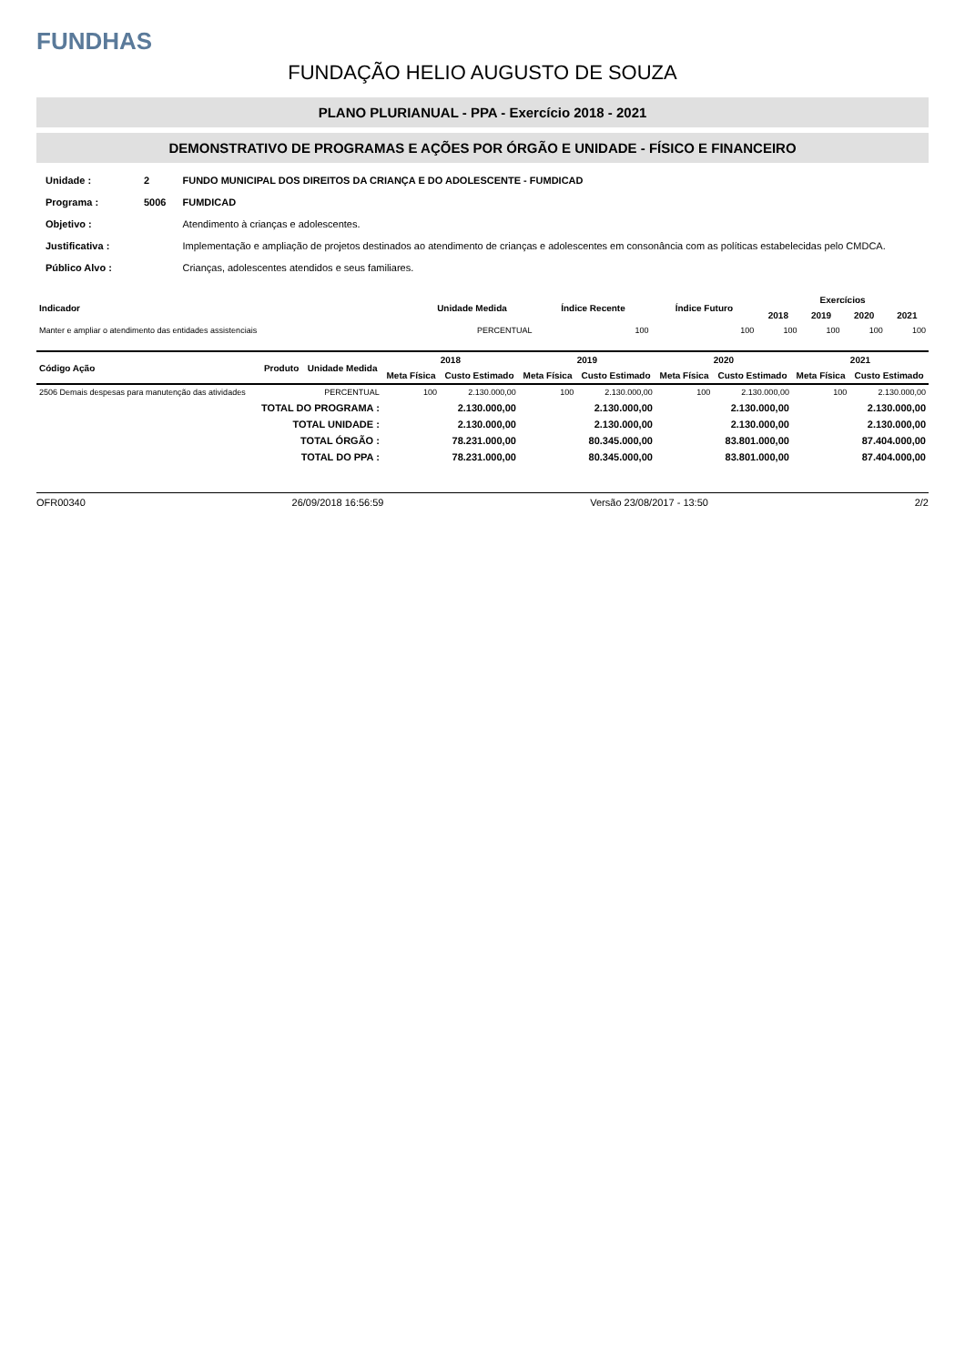FUNDHAS
FUNDAÇÃO HELIO AUGUSTO DE SOUZA
PLANO PLURIANUAL - PPA - Exercício 2018 - 2021
DEMONSTRATIVO DE PROGRAMAS E AÇÕES POR ÓRGÃO E UNIDADE - FÍSICO E FINANCEIRO
| Unidade : | 2 | FUNDO MUNICIPAL DOS DIREITOS DA CRIANÇA E DO ADOLESCENTE - FUMDICAD |
| Programa : | 5006 | FUMDICAD |
| Objetivo : | | Atendimento à crianças e adolescentes. |
| Justificativa : | | Implementação e ampliação de projetos destinados ao atendimento de crianças e adolescentes em consonância com as políticas estabelecidas pelo CMDCA. |
| Público Alvo : | | Crianças, adolescentes atendidos e seus familiares. |
| Indicador | Unidade Medida | Índice Recente | Índice Futuro | Exercícios | | | |
| --- | --- | --- | --- | --- | --- | --- | --- |
| | | | | 2018 | 2019 | 2020 | 2021 |
| Manter e ampliar o atendimento das entidades assistenciais | PERCENTUAL | 100 | 100 | 100 | 100 | 100 | 100 |
| Código Ação | Produto | Unidade Medida | 2018 | | 2019 | | 2020 | | 2021 | |
| --- | --- | --- | --- | --- | --- | --- | --- | --- | --- | --- |
| | | | Meta Física | Custo Estimado | Meta Física | Custo Estimado | Meta Física | Custo Estimado | Meta Física | Custo Estimado |
| 2506 Demais despesas para manutenção das atividades | | PERCENTUAL | 100 | 2.130.000,00 | 100 | 2.130.000,00 | 100 | 2.130.000,00 | 100 | 2.130.000,00 |
| TOTAL DO PROGRAMA : | | | | 2.130.000,00 | | 2.130.000,00 | | 2.130.000,00 | | 2.130.000,00 |
| TOTAL UNIDADE : | | | | 2.130.000,00 | | 2.130.000,00 | | 2.130.000,00 | | 2.130.000,00 |
| TOTAL ÓRGÃO : | | | | 78.231.000,00 | | 80.345.000,00 | | 83.801.000,00 | | 87.404.000,00 |
| TOTAL DO PPA : | | | | 78.231.000,00 | | 80.345.000,00 | | 83.801.000,00 | | 87.404.000,00 |
OFR00340 26/09/2018 16:56:59 Versão 23/08/2017 - 13:50 2/2